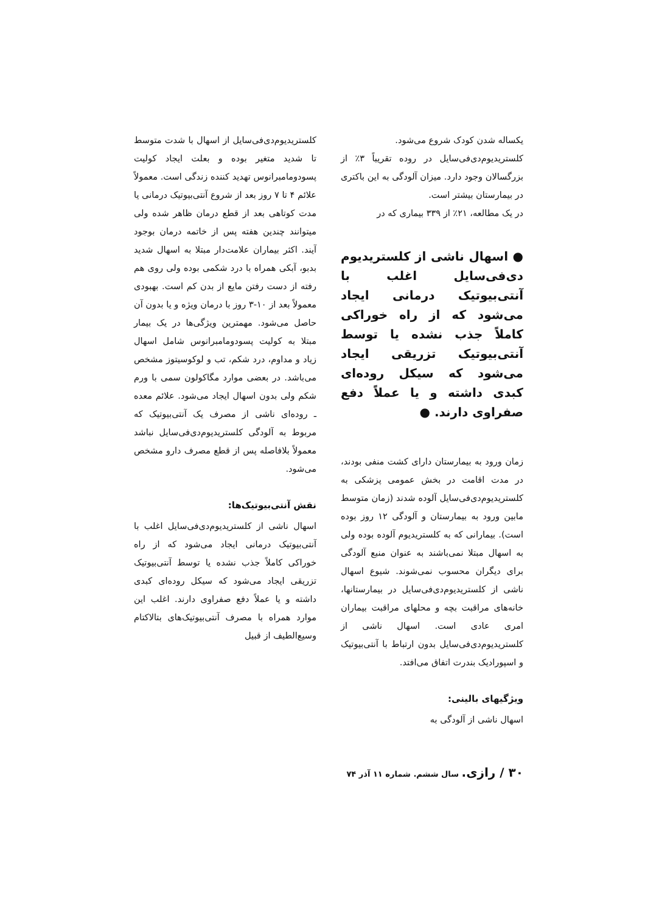یکساله شدن کودک شروع می‌شود.
کلستریدیوم‌دی‌فی‌سایل در روده تقریباً ۳٪ از بزرگسالان وجود دارد. میزان آلودگی به این باکتری در بیمارستان بیشتر است.
در یک مطالعه، ۲۱٪ از ۳۳۹ بیماری که در
● اسهال ناشی از کلستریدیوم دی‌فی‌سایل اغلب با آنتی‌بیوتیک درمانی ایجاد می‌شود که از راه خوراکی کاملاً جذب نشده یا توسط آنتی‌بیوتیک تزریقی ایجاد می‌شود که سیکل روده‌ای کبدی داشته و یا عملاً دفع صفراوی دارند. ●
زمان ورود به بیمارستان دارای کشت منفی بودند، در مدت اقامت در بخش عمومی پزشکی به کلستریدیوم‌دی‌فی‌سایل آلوده شدند (زمان متوسط مابین ورود به بیمارستان و آلودگی ۱۲ روز بوده است). بیمارانی که به کلستریدیوم آلوده بوده ولی به اسهال مبتلا نمی‌باشند به عنوان منبع آلودگی برای دیگران محسوب نمی‌شوند. شیوع اسهال ناشی از کلستریدیوم‌دی‌فی‌سایل در بیمارستانها، خانه‌های مراقبت بچه و محلهای مراقبت بیماران امری عادی است. اسهال ناشی از کلستریدیوم‌دی‌فی‌سایل بدون ارتباط با آنتی‌بیوتیک و اسپورادیک بندرت اتفاق می‌افتد.
ویژگیهای بالینی:
اسهال ناشی از آلودگی به
کلستریدیوم‌دی‌فی‌سایل از اسهال با شدت متوسط تا شدید متغیر بوده و بعلت ایجاد کولیت پسودومامبرانوس تهدید کننده زندگی است. معمولاً علائم ۴ تا ۷ روز بعد از شروع آنتی‌بیوتیک درمانی یا مدت کوتاهی بعد از قطع درمان ظاهر شده ولی میتوانند چندین هفته پس از خاتمه درمان بوجود آیند. اکثر بیماران علامت‌دار مبتلا به اسهال شدید بدبو، آبکی همراه با درد شکمی بوده ولی روی هم رفته از دست رفتن مایع از بدن کم است. بهبودی معمولاً بعد از ۱۰-۳ روز با درمان ویژه و یا بدون آن حاصل می‌شود. مهمترین ویژگی‌ها در یک بیمار مبتلا به کولیت پسودومامبرانوس شامل اسهال زیاد و مداوم، درد شکم، تب و لوکوسیتوز مشخص می‌باشد. در بعضی موارد مگاکولون سمی با ورم شکم ولی بدون اسهال ایجاد می‌شود. علائم معده ـ روده‌ای ناشی از مصرف یک آنتی‌بیوتیک که مربوط به آلودگی کلستریدیوم‌دی‌فی‌سایل نباشد معمولاً بلافاصله پس از قطع مصرف دارو مشخص می‌شود.
نقش آنتی‌بیوتیک‌ها:
اسهال ناشی از کلستریدیوم‌دی‌فی‌سایل اغلب با آنتی‌بیوتیک درمانی ایجاد می‌شود که از راه خوراکی کاملاً جذب نشده یا توسط آنتی‌بیوتیک تزریقی ایجاد می‌شود که سیکل روده‌ای کبدی داشته و یا عملاً دفع صفراوی دارند. اغلب این موارد همراه با مصرف آنتی‌بیوتیک‌های بتالاکتام وسیع‌الطیف از قبیل
۳۰ / رازی. سال ششم. شماره ۱۱ آذر ۷۴